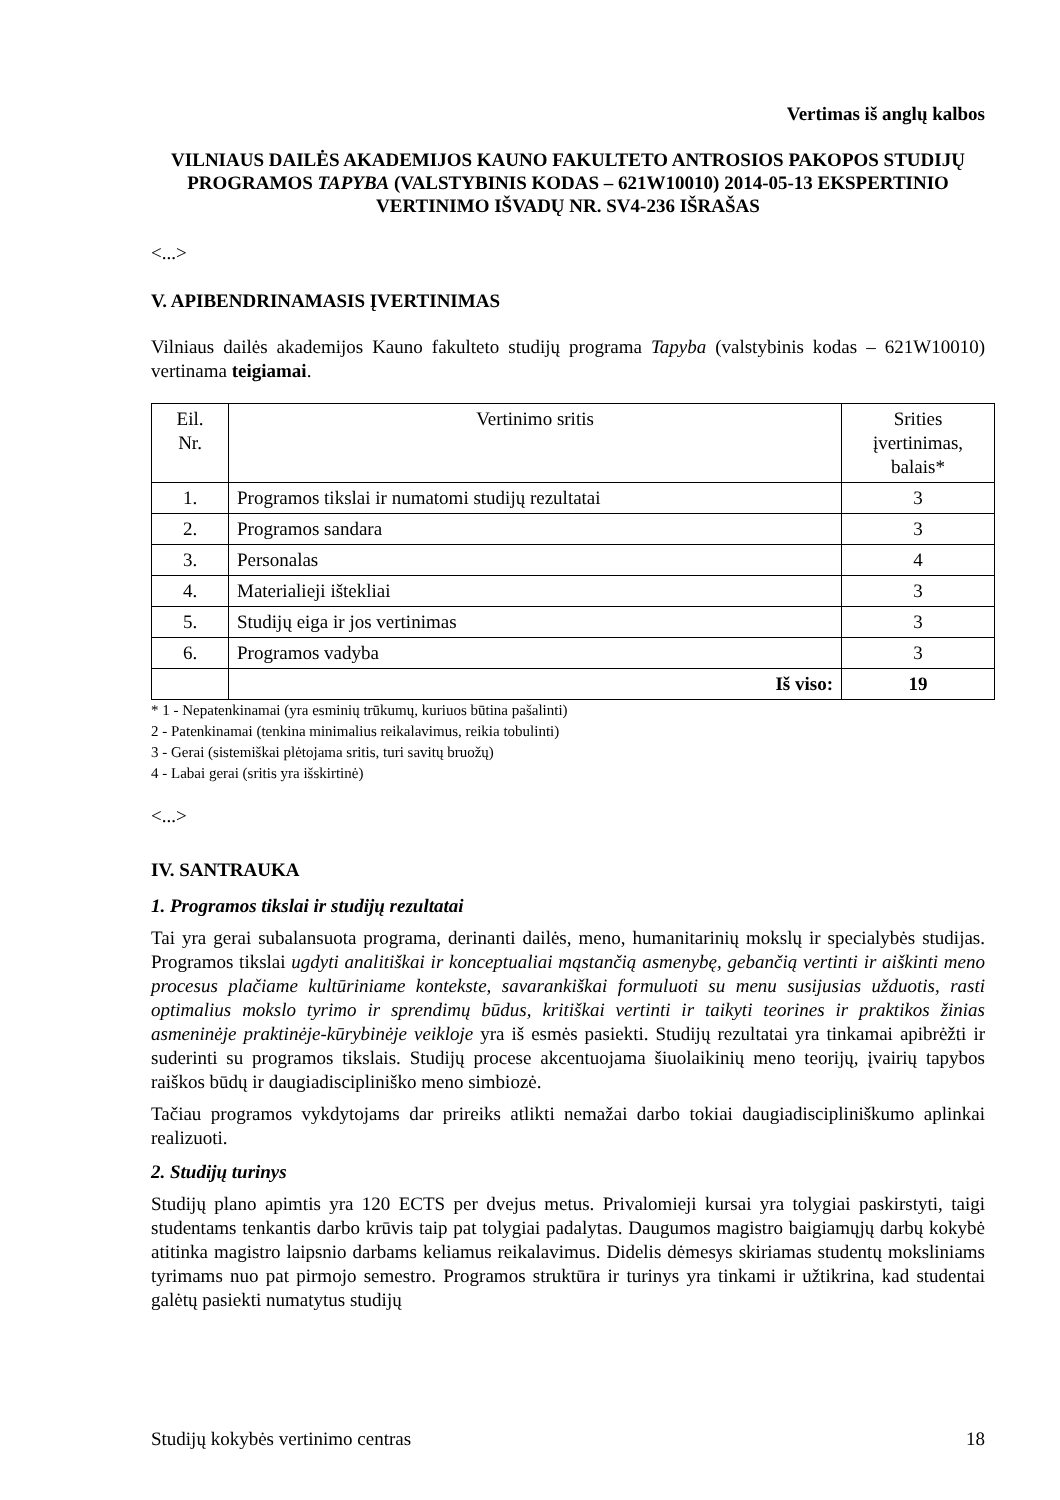Vertimas iš anglų kalbos
VILNIAUS DAILĖS AKADEMIJOS KAUNO FAKULTETO ANTROSIOS PAKOPOS STUDIJŲ PROGRAMOS TAPYBA (VALSTYBINIS KODAS – 621W10010) 2014-05-13 EKSPERTINIO VERTINIMO IŠVADŲ NR. SV4-236 IŠRAŠAS
<...>
V. APIBENDRINAMASIS ĮVERTINIMAS
Vilniaus dailės akademijos Kauno fakulteto studijų programa Tapyba (valstybinis kodas – 621W10010) vertinama teigiamai.
| Eil. Nr. | Vertinimo sritis | Srities įvertinimas, balais* |
| --- | --- | --- |
| 1. | Programos tikslai ir numatomi studijų rezultatai | 3 |
| 2. | Programos sandara | 3 |
| 3. | Personalas | 4 |
| 4. | Materialieji ištekliai | 3 |
| 5. | Studijų eiga ir jos vertinimas | 3 |
| 6. | Programos vadyba | 3 |
| | Iš viso: | 19 |
* 1 - Nepatenkinamai (yra esminių trūkumų, kuriuos būtina pašalinti)
2 - Patenkinamai (tenkina minimalius reikalavimus, reikia tobulinti)
3 - Gerai (sistemiškai plėtojama sritis, turi savitų bruožų)
4 - Labai gerai (sritis yra išskirtinė)
<...>
IV. SANTRAUKA
1. Programos tikslai ir studijų rezultatai
Tai yra gerai subalansuota programa, derinanti dailės, meno, humanitarinių mokslų ir specialybės studijas. Programos tikslai ugdyti analitiškai ir konceptualiai mąstančią asmenybę, gebančią vertinti ir aiškinti meno procesus plačiame kultūriniame kontekste, savarankiškai formuluoti su menu susijusias užduotis, rasti optimalius mokslo tyrimo ir sprendimų būdus, kritiškai vertinti ir taikyti teorines ir praktikos žinias asmeninėje praktinėje-kūrybinėje veikloje yra iš esmės pasiekti. Studijų rezultatai yra tinkamai apibrėžti ir suderinti su programos tikslais. Studijų procese akcentuojama šiuolaikinių meno teorijų, įvairių tapybos raiškos būdų ir daugiadiscipliniško meno simbiozė.
Tačiau programos vykdytojams dar prireiks atlikti nemažai darbo tokiai daugiadiscipliniškumo aplinkai realizuoti.
2. Studijų turinys
Studijų plano apimtis yra 120 ECTS per dvejus metus. Privalomieji kursai yra tolygiai paskirstyti, taigi studentams tenkantis darbo krūvis taip pat tolygiai padalytas. Daugumos magistro baigiamųjų darbų kokybė atitinka magistro laipsnio darbams keliamus reikalavimus. Didelis dėmesys skiriamas studentų moksliniams tyrimams nuo pat pirmojo semestro. Programos struktūra ir turinys yra tinkami ir užtikrina, kad studentai galėtų pasiekti numatytus studijų
Studijų kokybės vertinimo centras 18